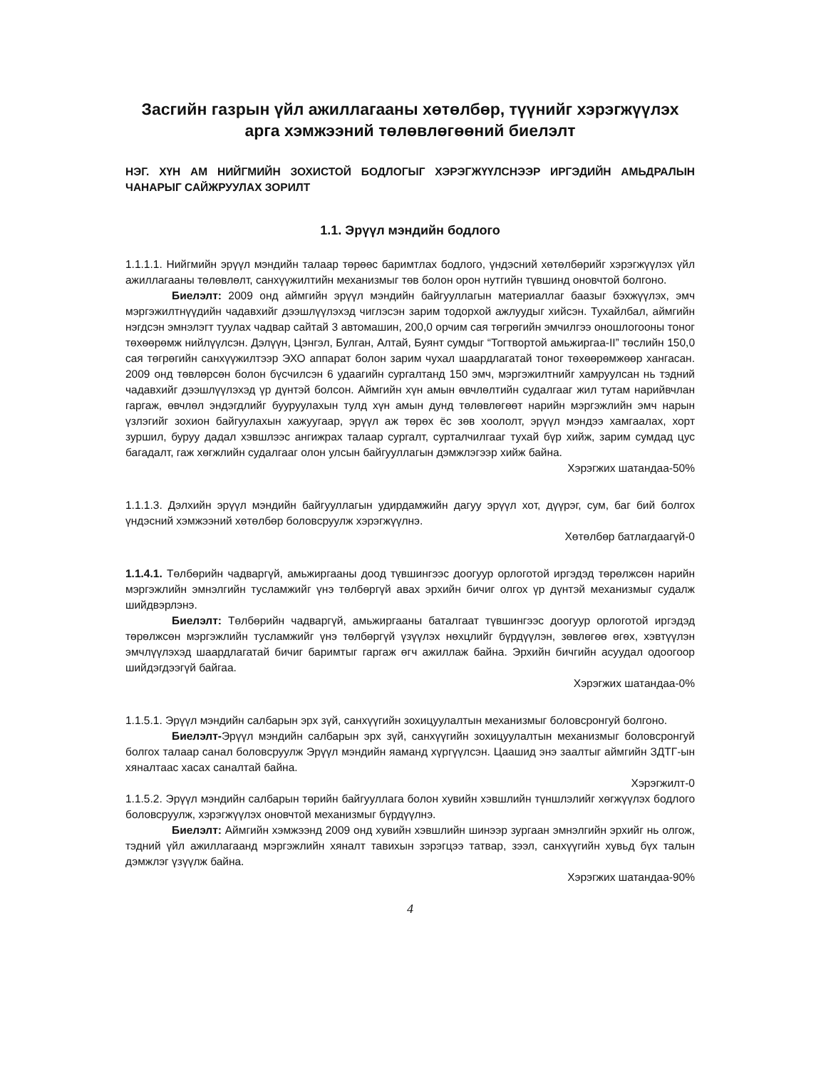Засгийн газрын үйл ажиллагааны хөтөлбөр, түүнийг хэрэгжүүлэх арга хэмжээний төлөвлөгөөний биелэлт
НЭГ. ХҮН АМ НИЙГМИЙН ЗОХИСТОЙ БОДЛОГЫГ ХЭРЭГЖҮҮЛСНЭЭР ИРГЭДИЙН АМЬДРАЛЫН ЧАНАРЫГ САЙЖРУУЛАХ ЗОРИЛТ
1.1. Эрүүл мэндийн бодлого
1.1.1.1. Нийгмийн эрүүл мэндийн талаар төрөөс баримтлах бодлого, үндэсний хөтөлбөрийг хэрэгжүүлэх үйл ажиллагааны төлөвлөлт, санхүүжилтийн механизмыг төв болон орон нутгийн түвшинд оновчтой болгоно.
Биелэлт: 2009 онд аймгийн эрүүл мэндийн байгууллагын материаллаг баазыг бэхжүүлэх, эмч мэргэжилтнүүдийн чадавхийг дээшлүүлэхэд чиглэсэн зарим тодорхой ажлуудыг хийсэн. Тухайлбал, аймгийн нэгдсэн эмнэлэгт туулах чадвар сайтай 3 автомашин, 200,0 орчим сая төгрөгийн эмчилгээ оношлогооны тоног төхөөрөмж нийлүүлсэн. Дэлүүн, Цэнгэл, Булган, Алтай, Буянт сумдыг “Тогтвортой амьжиргаа-II” төслийн 150,0 сая төгрөгийн санхүүжилтээр ЭХО аппарат болон зарим чухал шаардлагатай тоног төхөөрөмжөөр хангасан. 2009 онд төвлөрсөн болон бүсчилсэн 6 удаагийн сургалтанд 150 эмч, мэргэжилтнийг хамруулсан нь тэдний чадавхийг дээшлүүлэхэд үр дүнтэй болсон. Аймгийн хүн амын өвчлөлтийн судалгааг жил тутам нарийвчлан гаргаж, өвчлөл эндэгдлийг бууруулахын тулд хүн амын дунд төлөвлөгөөт нарийн мэргэжлийн эмч нарын үзлэгийг зохион байгуулахын хажуугаар, эрүүл аж төрөх ёс зөв хоололт, эрүүл мэндээ хамгаалах, хорт зуршил, буруу дадал хэвшлээс ангижрах талаар сургалт, сурталчилгааг тухай бүр хийж, зарим сумдад цус багадалт, гаж хөгжлийн судалгааг олон улсын байгууллагын дэмжлэгээр хийж байна.
Хэрэгжих шатандаа-50%
1.1.1.3. Дэлхийн эрүүл мэндийн байгууллагын удирдамжийн дагуу эрүүл хот, дүүрэг, сум, баг бий болгох үндэсний хэмжээний хөтөлбөр боловсруулж хэрэгжүүлнэ.
Хөтөлбөр батлагдаагүй-0
1.1.4.1. Төлбөрийн чадваргүй, амьжиргааны доод түвшингээс доогуур орлоготой иргэдэд төрөлжсөн нарийн мэргэжлийн эмнэлгийн тусламжийг үнэ төлбөргүй авах эрхийн бичиг олгох үр дүнтэй механизмыг судалж шийдвэрлэнэ.
Биелэлт: Төлбөрийн чадваргүй, амьжиргааны баталгаат түвшингээс доогуур орлоготой иргэдэд төрөлжсөн мэргэжлийн тусламжийг үнэ төлбөргүй үзүүлэх нөхцлийг бүрдүүлэн, зөвлөгөө өгөх, хэвтүүлэн эмчлүүлэхэд шаардлагатай бичиг баримтыг гаргаж өгч ажиллаж байна. Эрхийн бичгийн асуудал одоогоор шийдэгдээгүй байгаа.
Хэрэгжих шатандаа-0%
1.1.5.1. Эрүүл мэндийн салбарын эрх зүй, санхүүгийн зохицуулалтын механизмыг боловсронгуй болгоно.
Биелэлт-Эрүүл мэндийн салбарын эрх зүй, санхүүгийн зохицуулалтын механизмыг боловсронгуй болгох талаар санал боловсруулж Эрүүл мэндийн яаманд хүргүүлсэн. Цаашид энэ заалтыг аймгийн ЗДТГ-ын хяналтаас хасах саналтай байна.
Хэрэгжилт-0
1.1.5.2. Эрүүл мэндийн салбарын төрийн байгууллага болон хувийн хэвшлийн түншлэлийг хөгжүүлэх бодлого боловсруулж, хэрэгжүүлэх оновчтой механизмыг бүрдүүлнэ.
Биелэлт: Аймгийн хэмжээнд 2009 онд хувийн хэвшлийн шинээр зургаан эмнэлгийн эрхийг нь олгож, тэдний үйл ажиллагаанд мэргэжлийн хяналт тавихын зэрэгцээ татвар, зээл, санхүүгийн хувьд бүх талын дэмжлэг үзүүлж байна.
Хэрэгжих шатандаа-90%
4